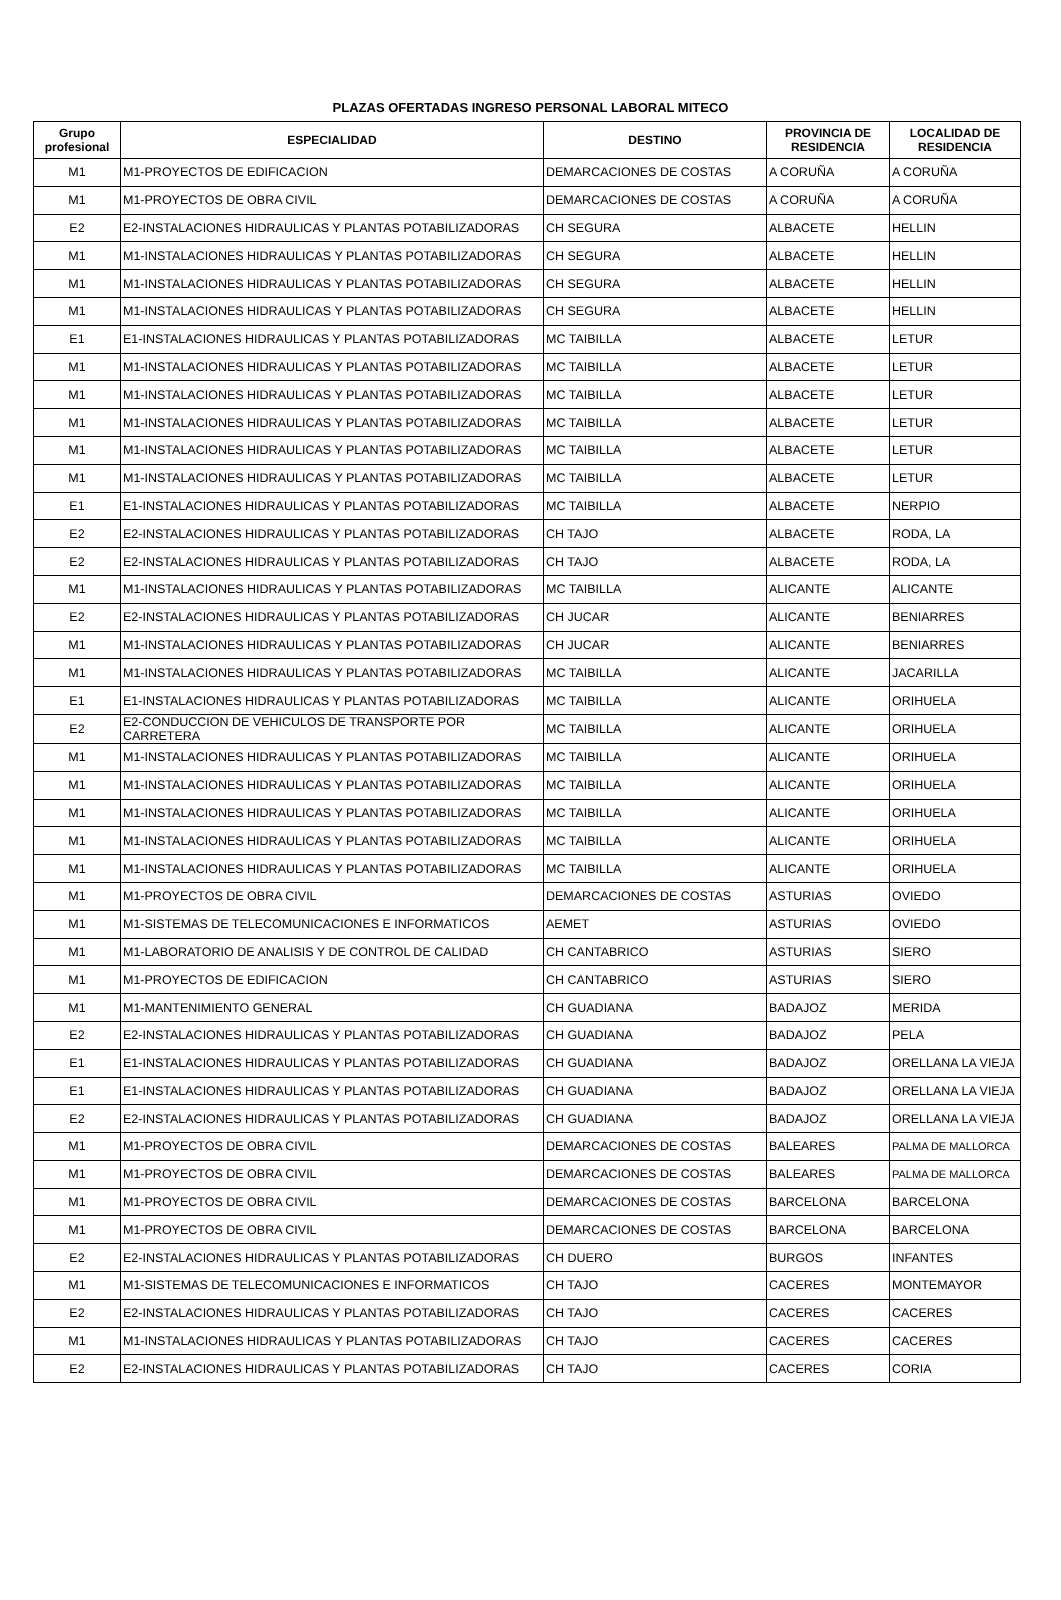PLAZAS OFERTADAS INGRESO PERSONAL LABORAL MITECO
| Grupo profesional | ESPECIALIDAD | DESTINO | PROVINCIA DE RESIDENCIA | LOCALIDAD DE RESIDENCIA |
| --- | --- | --- | --- | --- |
| M1 | M1-PROYECTOS DE EDIFICACION | DEMARCACIONES DE COSTAS | A CORUÑA | A CORUÑA |
| M1 | M1-PROYECTOS DE OBRA CIVIL | DEMARCACIONES DE COSTAS | A CORUÑA | A CORUÑA |
| E2 | E2-INSTALACIONES HIDRAULICAS Y PLANTAS POTABILIZADORAS | CH SEGURA | ALBACETE | HELLIN |
| M1 | M1-INSTALACIONES HIDRAULICAS Y PLANTAS POTABILIZADORAS | CH SEGURA | ALBACETE | HELLIN |
| M1 | M1-INSTALACIONES HIDRAULICAS Y PLANTAS POTABILIZADORAS | CH SEGURA | ALBACETE | HELLIN |
| M1 | M1-INSTALACIONES HIDRAULICAS Y PLANTAS POTABILIZADORAS | CH SEGURA | ALBACETE | HELLIN |
| E1 | E1-INSTALACIONES HIDRAULICAS Y PLANTAS POTABILIZADORAS | MC TAIBILLA | ALBACETE | LETUR |
| M1 | M1-INSTALACIONES HIDRAULICAS Y PLANTAS POTABILIZADORAS | MC TAIBILLA | ALBACETE | LETUR |
| M1 | M1-INSTALACIONES HIDRAULICAS Y PLANTAS POTABILIZADORAS | MC TAIBILLA | ALBACETE | LETUR |
| M1 | M1-INSTALACIONES HIDRAULICAS Y PLANTAS POTABILIZADORAS | MC TAIBILLA | ALBACETE | LETUR |
| M1 | M1-INSTALACIONES HIDRAULICAS Y PLANTAS POTABILIZADORAS | MC TAIBILLA | ALBACETE | LETUR |
| M1 | M1-INSTALACIONES HIDRAULICAS Y PLANTAS POTABILIZADORAS | MC TAIBILLA | ALBACETE | LETUR |
| E1 | E1-INSTALACIONES HIDRAULICAS Y PLANTAS POTABILIZADORAS | MC TAIBILLA | ALBACETE | NERPIO |
| E2 | E2-INSTALACIONES HIDRAULICAS Y PLANTAS POTABILIZADORAS | CH TAJO | ALBACETE | RODA, LA |
| E2 | E2-INSTALACIONES HIDRAULICAS Y PLANTAS POTABILIZADORAS | CH TAJO | ALBACETE | RODA, LA |
| M1 | M1-INSTALACIONES HIDRAULICAS Y PLANTAS POTABILIZADORAS | MC TAIBILLA | ALICANTE | ALICANTE |
| E2 | E2-INSTALACIONES HIDRAULICAS Y PLANTAS POTABILIZADORAS | CH JUCAR | ALICANTE | BENIARRES |
| M1 | M1-INSTALACIONES HIDRAULICAS Y PLANTAS POTABILIZADORAS | CH JUCAR | ALICANTE | BENIARRES |
| M1 | M1-INSTALACIONES HIDRAULICAS Y PLANTAS POTABILIZADORAS | MC TAIBILLA | ALICANTE | JACARILLA |
| E1 | E1-INSTALACIONES HIDRAULICAS Y PLANTAS POTABILIZADORAS | MC TAIBILLA | ALICANTE | ORIHUELA |
| E2 | E2-CONDUCCION DE VEHICULOS DE TRANSPORTE POR CARRETERA | MC TAIBILLA | ALICANTE | ORIHUELA |
| M1 | M1-INSTALACIONES HIDRAULICAS Y PLANTAS POTABILIZADORAS | MC TAIBILLA | ALICANTE | ORIHUELA |
| M1 | M1-INSTALACIONES HIDRAULICAS Y PLANTAS POTABILIZADORAS | MC TAIBILLA | ALICANTE | ORIHUELA |
| M1 | M1-INSTALACIONES HIDRAULICAS Y PLANTAS POTABILIZADORAS | MC TAIBILLA | ALICANTE | ORIHUELA |
| M1 | M1-INSTALACIONES HIDRAULICAS Y PLANTAS POTABILIZADORAS | MC TAIBILLA | ALICANTE | ORIHUELA |
| M1 | M1-INSTALACIONES HIDRAULICAS Y PLANTAS POTABILIZADORAS | MC TAIBILLA | ALICANTE | ORIHUELA |
| M1 | M1-PROYECTOS DE OBRA CIVIL | DEMARCACIONES DE COSTAS | ASTURIAS | OVIEDO |
| M1 | M1-SISTEMAS DE TELECOMUNICACIONES E INFORMATICOS | AEMET | ASTURIAS | OVIEDO |
| M1 | M1-LABORATORIO DE ANALISIS Y DE CONTROL DE CALIDAD | CH CANTABRICO | ASTURIAS | SIERO |
| M1 | M1-PROYECTOS DE EDIFICACION | CH CANTABRICO | ASTURIAS | SIERO |
| M1 | M1-MANTENIMIENTO GENERAL | CH GUADIANA | BADAJOZ | MERIDA |
| E2 | E2-INSTALACIONES HIDRAULICAS Y PLANTAS POTABILIZADORAS | CH GUADIANA | BADAJOZ | PELA |
| E1 | E1-INSTALACIONES HIDRAULICAS Y PLANTAS POTABILIZADORAS | CH GUADIANA | BADAJOZ | ORELLANA LA VIEJA |
| E1 | E1-INSTALACIONES HIDRAULICAS Y PLANTAS POTABILIZADORAS | CH GUADIANA | BADAJOZ | ORELLANA LA VIEJA |
| E2 | E2-INSTALACIONES HIDRAULICAS Y PLANTAS POTABILIZADORAS | CH GUADIANA | BADAJOZ | ORELLANA LA VIEJA |
| M1 | M1-PROYECTOS DE OBRA CIVIL | DEMARCACIONES DE COSTAS | BALEARES | PALMA DE MALLORCA |
| M1 | M1-PROYECTOS DE OBRA CIVIL | DEMARCACIONES DE COSTAS | BALEARES | PALMA DE MALLORCA |
| M1 | M1-PROYECTOS DE OBRA CIVIL | DEMARCACIONES DE COSTAS | BARCELONA | BARCELONA |
| M1 | M1-PROYECTOS DE OBRA CIVIL | DEMARCACIONES DE COSTAS | BARCELONA | BARCELONA |
| E2 | E2-INSTALACIONES HIDRAULICAS Y PLANTAS POTABILIZADORAS | CH DUERO | BURGOS | INFANTES |
| M1 | M1-SISTEMAS DE TELECOMUNICACIONES E INFORMATICOS | CH TAJO | CACERES | MONTEMAYOR |
| E2 | E2-INSTALACIONES HIDRAULICAS Y PLANTAS POTABILIZADORAS | CH TAJO | CACERES | CACERES |
| M1 | M1-INSTALACIONES HIDRAULICAS Y PLANTAS POTABILIZADORAS | CH TAJO | CACERES | CACERES |
| E2 | E2-INSTALACIONES HIDRAULICAS Y PLANTAS POTABILIZADORAS | CH TAJO | CACERES | CORIA |